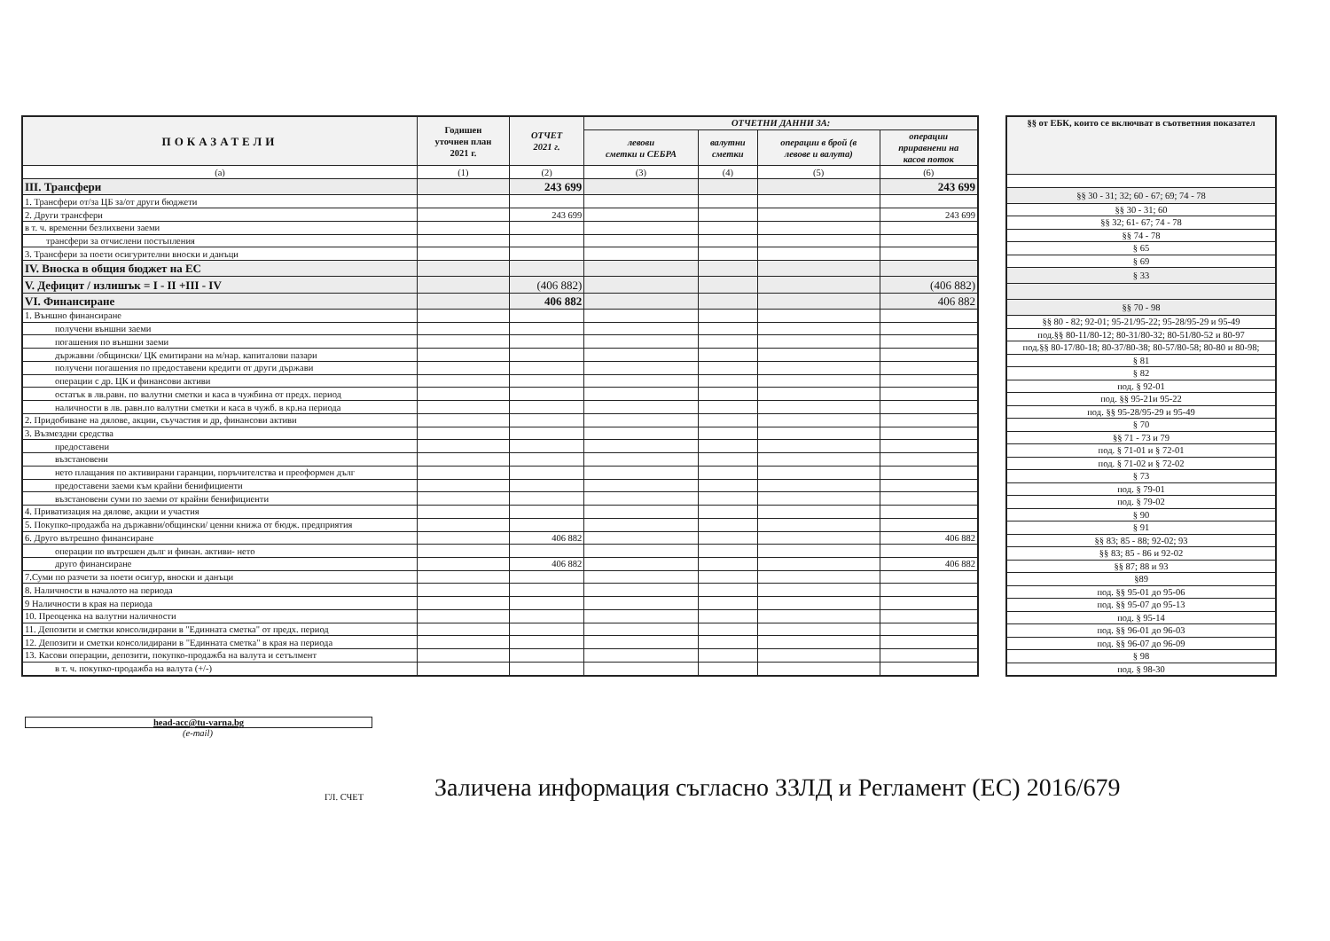| ПОКАЗАТЕЛИ | Годишен уточнен план 2021 г. | ОТЧЕТ 2021 г. | ОТЧЕТНИ ДАННИ ЗА: | | | |
| --- | --- | --- | --- | --- | --- | --- |
| | | | левови сметки и СЕБРА | валутни сметки | операции в брой (в левове и валута) | операции приравнени на касов поток |
| (а) | (1) | (2) | (3) | (4) | (5) | (6) |
| III. Трансфери | | 243 699 | | | | 243 699 |
| 1. Трансфери от/за ЦБ за/от други бюджети | | | | | | |
| 2. Други трансфери | | 243 699 | | | | 243 699 |
| в т. ч. временни безлихвени заеми | | | | | | |
| трансфери за отчислени постъпления | | | | | | |
| 3. Трансфери за поети осигурителни вноски и данъци | | | | | | |
| IV. Вноска в общия бюджет на ЕС | | | | | | |
| V. Дефицит / излишък = I - II +III - IV | | (406 882) | | | | (406 882) |
| VI. Финансиране | | 406 882 | | | | 406 882 |
| 1. Външно финансиране | | | | | | |
| получени външни заеми | | | | | | |
| погашения по външни заеми | | | | | | |
| държавни /общински/ ЦК емитирани на м/нар. капиталови пазари | | | | | | |
| получени погашения по предоставени кредити от други държави | | | | | | |
| операции с др. ЦК и финансови активи | | | | | | |
| остатък в лв.равн. по валутни сметки и каса в чужбина от предх. период | | | | | | |
| наличности в лв. равн.по валутни сметки и каса в чужб. в кр.на периода | | | | | | |
| 2. Придобиване на дялове, акции, съучастия и др, финансови активи | | | | | | |
| 3. Възмездни средства | | | | | | |
| предоставени | | | | | | |
| възстановени | | | | | | |
| нето плащания по активирани гаранции, поръчителства и преоформен дълг | | | | | | |
| предоставени заеми към крайни бенифициенти | | | | | | |
| възстановени суми по заеми от крайни бенифициенти | | | | | | |
| 4. Приватизация на дялове, акции и участия | | | | | | |
| 5. Покупко-продажба на държавни/общински/ ценни книжа от бюдж. предприятия | | | | | | |
| 6. Друго вътрешно финансиране | | 406 882 | | | | 406 882 |
| операции по вътрешен дълг и финан. активи- нето | | | | | | |
| друго финансиране | | 406 882 | | | | 406 882 |
| 7.Суми по разчети за поети осигур, вноски и данъци | | | | | | |
| 8. Наличности в началото на периода | | | | | | |
| 9 Наличности в края на периода | | | | | | |
| 10. Преоценка на валутни наличности | | | | | | |
| 11. Депозити и сметки консолидирани в "Единната сметка" от предх. период | | | | | | |
| 12. Депозити и сметки консолидирани в "Единната сметка" в края на периода | | | | | | |
| 13. Касови операции, депозити, покупко-продажба на валута и сетълмент | | | | | | |
| в т. ч. покупко-продажба на валута (+/-) | | | | | | |
| §§ от ЕБК, които се включват в съответния показател |
| --- |
| §§ 30 - 31; 32; 60 - 67; 69; 74 - 78 |
| §§ 30 - 31; 60 |
| §§ 32; 61- 67; 74 - 78 |
| §§ 74 - 78 |
| § 65 |
| § 69 |
| § 33 |
| §§ 70 - 98 |
| §§ 80 - 82; 92-01; 95-21/95-22; 95-28/95-29 и 95-49 |
| под.§§ 80-11/80-12; 80-31/80-32; 80-51/80-52 и 80-97 |
| под.§§ 80-17/80-18; 80-37/80-38; 80-57/80-58; 80-80 и 80-98; |
| § 81 |
| § 82 |
| под. § 92-01 |
| под. §§ 95-21и 95-22 |
| под. §§ 95-28/95-29 и 95-49 |
| § 70 |
| §§ 71 - 73 и 79 |
| под. § 71-01 и § 72-01 |
| под. § 71-02 и § 72-02 |
| § 73 |
| под. § 79-01 |
| под. § 79-02 |
| § 90 |
| § 91 |
| §§ 83; 85 - 88; 92-02; 93 |
| §§ 83; 85 - 86 и 92-02 |
| §§ 87; 88 и 93 |
| §89 |
| под. §§ 95-01 до 95-06 |
| под. §§ 95-07 до 95-13 |
| под. § 95-14 |
| под. §§ 96-01 до 96-03 |
| под. §§ 96-07 до 96-09 |
| § 98 |
| под. § 98-30 |
head-acc@tu-varna.bg
(e-mail)
ГЛ. СЧЕТ Заличена информация съгласно ЗЗЛД и Регламент (ЕС) 2016/679